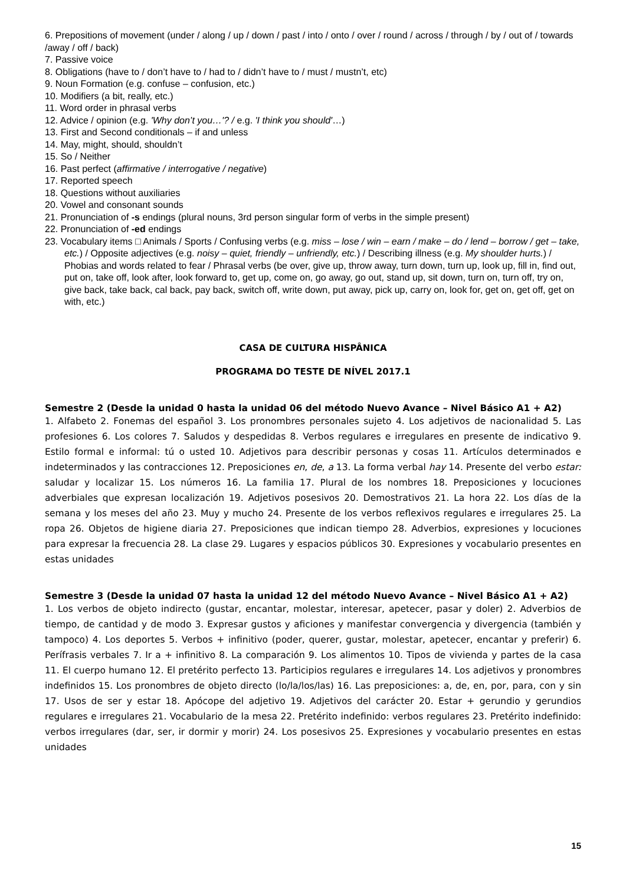6. Prepositions of movement (under / along / up / down / past / into / onto / over / round / across / through / by / out of / towards /away / off / back)
7. Passive voice
8. Obligations (have to / don’t have to / had to / didn’t have to / must / mustn’t, etc)
9. Noun Formation (e.g. confuse – confusion, etc.)
10. Modifiers (a bit, really, etc.)
11. Word order in phrasal verbs
12. Advice / opinion (e.g. 'Why don’t you…'? / e.g. 'I think you should'…)
13. First and Second conditionals – if and unless
14. May, might, should, shouldn’t
15. So / Neither
16. Past perfect (affirmative / interrogative / negative)
17. Reported speech
18. Questions without auxiliaries
20. Vowel and consonant sounds
21. Pronunciation of -s endings (plural nouns, 3rd person singular form of verbs in the simple present)
22. Pronunciation of -ed endings
23. Vocabulary items □ Animals / Sports / Confusing verbs (e.g. miss – lose / win – earn / make – do / lend – borrow / get – take, etc.) / Opposite adjectives (e.g. noisy – quiet, friendly – unfriendly, etc.) / Describing illness (e.g. My shoulder hurts.) / Phobias and words related to fear / Phrasal verbs (be over, give up, throw away, turn down, turn up, look up, fill in, find out, put on, take off, look after, look forward to, get up, come on, go away, go out, stand up, sit down, turn on, turn off, try on, give back, take back, cal back, pay back, switch off, write down, put away, pick up, carry on, look for, get on, get off, get on with, etc.)
CASA DE CULTURA HISPÂNICA
PROGRAMA DO TESTE DE NÍVEL 2017.1
Semestre 2 (Desde la unidad 0 hasta la unidad 06 del método Nuevo Avance – Nivel Básico A1 + A2)
1. Alfabeto 2. Fonemas del español 3. Los pronombres personales sujeto 4. Los adjetivos de nacionalidad 5. Las profesiones 6. Los colores 7. Saludos y despedidas 8. Verbos regulares e irregulares en presente de indicativo 9. Estilo formal e informal: tú o usted 10. Adjetivos para describir personas y cosas 11. Artículos determinados e indeterminados y las contracciones 12. Preposiciones en, de, a 13. La forma verbal hay 14. Presente del verbo estar: saludar y localizar 15. Los números 16. La familia 17. Plural de los nombres 18. Preposiciones y locuciones adverbiales que expresan localización 19. Adjetivos posesivos 20. Demostrativos 21. La hora 22. Los días de la semana y los meses del año 23. Muy y mucho 24. Presente de los verbos reflexivos regulares e irregulares 25. La ropa 26. Objetos de higiene diaria 27. Preposiciones que indican tiempo 28. Adverbios, expresiones y locuciones para expresar la frecuencia 28. La clase 29. Lugares y espacios públicos 30. Expresiones y vocabulario presentes en estas unidades
Semestre 3 (Desde la unidad 07 hasta la unidad 12 del método Nuevo Avance – Nivel Básico A1 + A2)
1. Los verbos de objeto indirecto (gustar, encantar, molestar, interesar, apetecer, pasar y doler) 2. Adverbios de tiempo, de cantidad y de modo 3. Expresar gustos y aficiones y manifestar convergencia y divergencia (también y tampoco) 4. Los deportes 5. Verbos + infinitivo (poder, querer, gustar, molestar, apetecer, encantar y preferir) 6. Perífrasis verbales 7. Ir a + infinitivo 8. La comparación 9. Los alimentos 10. Tipos de vivienda y partes de la casa 11. El cuerpo humano 12. El pretérito perfecto 13. Participios regulares e irregulares 14. Los adjetivos y pronombres indefinidos 15. Los pronombres de objeto directo (lo/la/los/las) 16. Las preposiciones: a, de, en, por, para, con y sin 17. Usos de ser y estar 18. Apócope del adjetivo 19. Adjetivos del carácter 20. Estar + gerundio y gerundios regulares e irregulares 21. Vocabulario de la mesa 22. Pretérito indefinido: verbos regulares 23. Pretérito indefinido: verbos irregulares (dar, ser, ir dormir y morir) 24. Los posesivos 25. Expresiones y vocabulario presentes en estas unidades
15